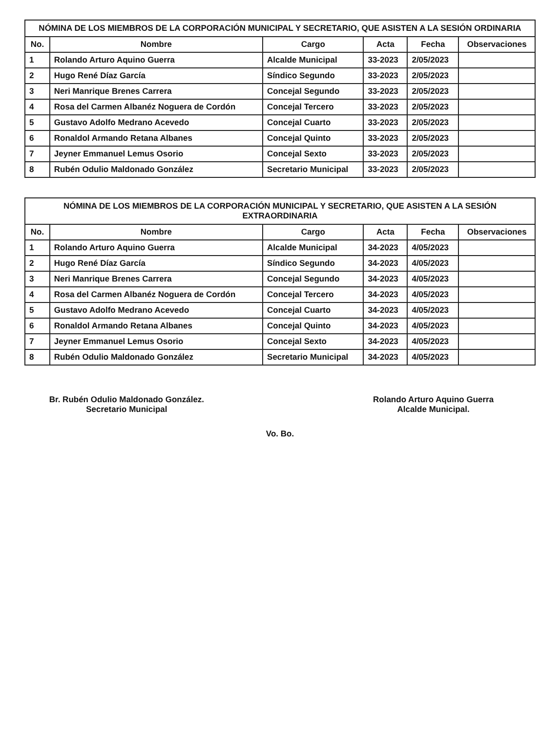NÓMINA DE LOS MIEMBROS DE LA CORPORACIÓN MUNICIPAL Y SECRETARIO, QUE ASISTEN A LA SESIÓN ORDINARIA
| No. | Nombre | Cargo | Acta | Fecha | Observaciones |
| --- | --- | --- | --- | --- | --- |
| 1 | Rolando Arturo Aquino Guerra | Alcalde Municipal | 33-2023 | 2/05/2023 | |
| 2 | Hugo René Díaz García | Síndico Segundo | 33-2023 | 2/05/2023 | |
| 3 | Neri Manrique Brenes Carrera | Concejal Segundo | 33-2023 | 2/05/2023 | |
| 4 | Rosa del Carmen Albanéz Noguera de Cordón | Concejal Tercero | 33-2023 | 2/05/2023 | |
| 5 | Gustavo Adolfo Medrano Acevedo | Concejal Cuarto | 33-2023 | 2/05/2023 | |
| 6 | Ronaldol Armando Retana Albanes | Concejal Quinto | 33-2023 | 2/05/2023 | |
| 7 | Jeyner Emmanuel Lemus Osorio | Concejal Sexto | 33-2023 | 2/05/2023 | |
| 8 | Rubén Odulio Maldonado González | Secretario Municipal | 33-2023 | 2/05/2023 | |
NÓMINA DE LOS MIEMBROS DE LA CORPORACIÓN MUNICIPAL Y SECRETARIO, QUE ASISTEN A LA SESIÓN EXTRAORDINARIA
| No. | Nombre | Cargo | Acta | Fecha | Observaciones |
| --- | --- | --- | --- | --- | --- |
| 1 | Rolando Arturo Aquino Guerra | Alcalde Municipal | 34-2023 | 4/05/2023 | |
| 2 | Hugo René Díaz García | Síndico Segundo | 34-2023 | 4/05/2023 | |
| 3 | Neri Manrique Brenes Carrera | Concejal Segundo | 34-2023 | 4/05/2023 | |
| 4 | Rosa del Carmen Albanéz Noguera de Cordón | Concejal Tercero | 34-2023 | 4/05/2023 | |
| 5 | Gustavo Adolfo Medrano Acevedo | Concejal Cuarto | 34-2023 | 4/05/2023 | |
| 6 | Ronaldol Armando Retana Albanes | Concejal Quinto | 34-2023 | 4/05/2023 | |
| 7 | Jeyner Emmanuel Lemus Osorio | Concejal Sexto | 34-2023 | 4/05/2023 | |
| 8 | Rubén Odulio Maldonado González | Secretario Municipal | 34-2023 | 4/05/2023 | |
Br. Rubén Odulio Maldonado González.
Secretario Municipal
Rolando Arturo Aquino Guerra
Alcalde Municipal.
Vo. Bo.